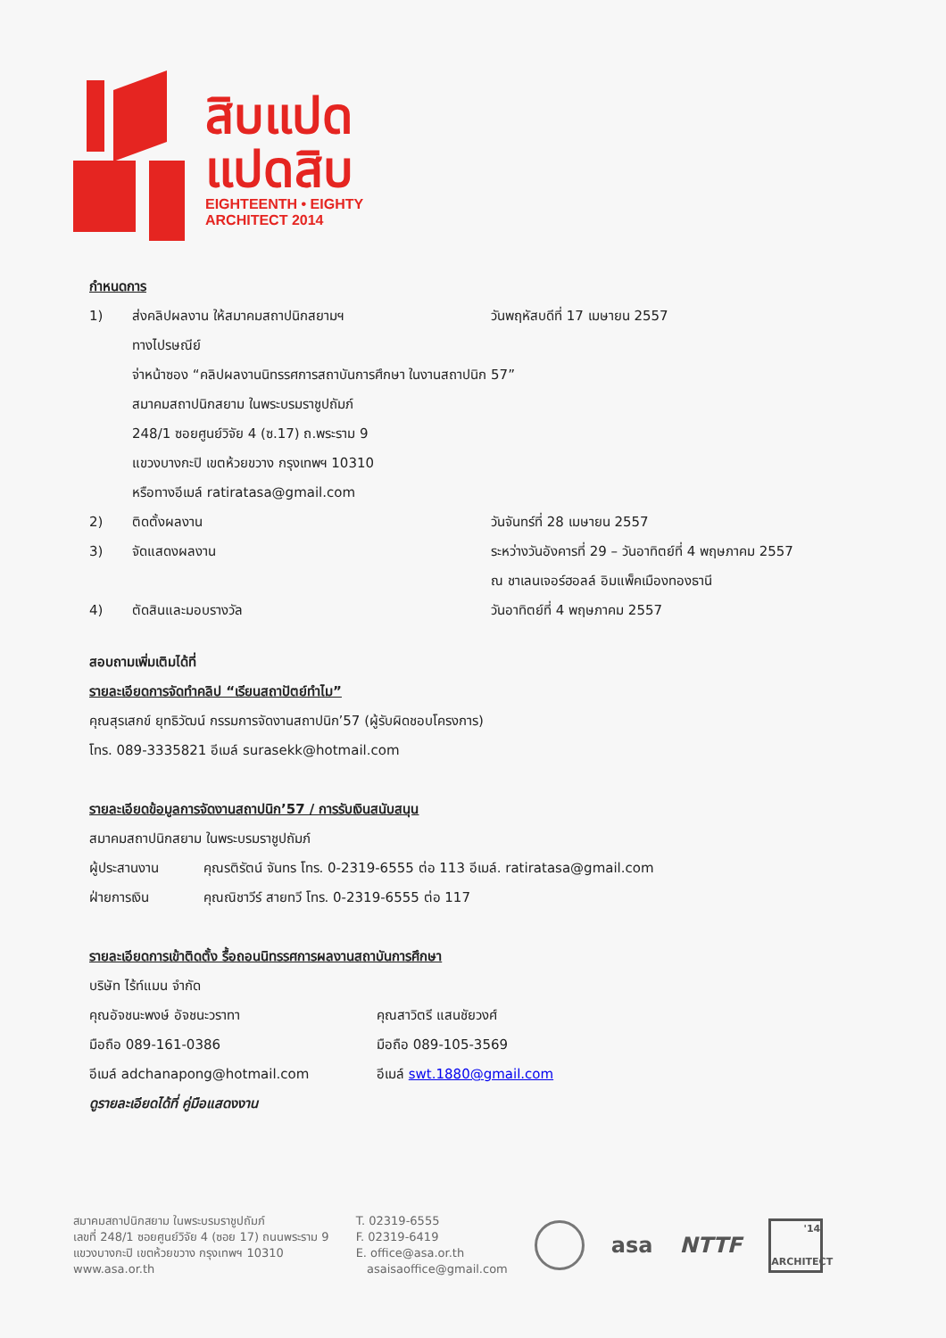สิบแปด
แปดสิบ
EIGHTEENTH • EIGHTY
ARCHITECT 2014
กำหนดการ
1) ส่งคลิปผลงาน ให้สมาคมสถาปนิกสยามฯ วันพฤหัสบดีที่ 17 เมษายน 2557
ทางไปรษณีย์
จ่าหน้าซอง “คลิปผลงานนิทรรศการสถาบันการศึกษา ในงานสถาปนิก 57”
สมาคมสถาปนิกสยาม ในพระบรมราชูปถัมภ์
248/1 ซอยศูนย์วิจัย 4 (ซ.17) ถ.พระราม 9
แขวงบางกะปิ เขตห้วยขวาง กรุงเทพฯ 10310
หรือทางอีเมล์ ratiratasa@gmail.com
2) ติดตั้งผลงาน วันจันทร์ที่ 28 เมษายน 2557
3) จัดแสดงผลงาน ระหว่างวันอังคารที่ 29 – วันอาทิตย์ที่ 4 พฤษภาคม 2557
ณ ชาเลนเจอร์ฮอลล์ อิมแพ็คเมืองทองธานี
4) ตัดสินและมอบรางวัล วันอาทิตย์ที่ 4 พฤษภาคม 2557
สอบถามเพิ่มเติมได้ที่
รายละเอียดการจัดทำคลิป “เรียนสถาปัตย์ทำไม”
คุณสุรเสกข์ ยุทธิวัฒน์ กรรมการจัดงานสถาปนิก’57 (ผู้รับผิดชอบโครงการ)
โทร. 089-3335821 อีเมล์ surasekk@hotmail.com
รายละเอียดข้อมูลการจัดงานสถาปนิก’57 / การรับเงินสนับสนุน
สมาคมสถาปนิกสยาม ในพระบรมราชูปถัมภ์
ผู้ประสานงาน คุณรติรัตน์ จันทร โทร. 0-2319-6555 ต่อ 113 อีเมล์. ratiratasa@gmail.com
ฝ่ายการเงิน คุณณิชาวีร์ สายทวี โทร. 0-2319-6555 ต่อ 117
รายละเอียดการเข้าติดตั้ง รื้อถอนนิทรรศการผลงานสถาบันการศึกษา
บริษัท ไร้ท์แมน จำกัด
คุณอัจชนะพงษ์ อัจชนะวราทา
มือถือ 089-161-0386
อีเมล์ adchanapong@hotmail.com คุณสาวิตรี แสนชัยวงศ์
มือถือ 089-105-3569
อีเมล์ swt.1880@gmail.com
ดูรายละเอียดได้ที่ คู่มือแสดงงาน
สมาคมสถาปนิกสยาม ในพระบรมราชูปถัมภ์
เลขที่ 248/1 ซอยศูนย์วิจัย 4 (ซอย 17) ถนนพระราม 9
แขวงบางกะปิ เขตห้วยขวาง กรุงเทพฯ 10310
www.asa.or.th
T. 02319-6555
F. 02319-6419
E. office@asa.or.th
asaisaoffice@gmail.com
asa NTTF '14
ARCHITECT